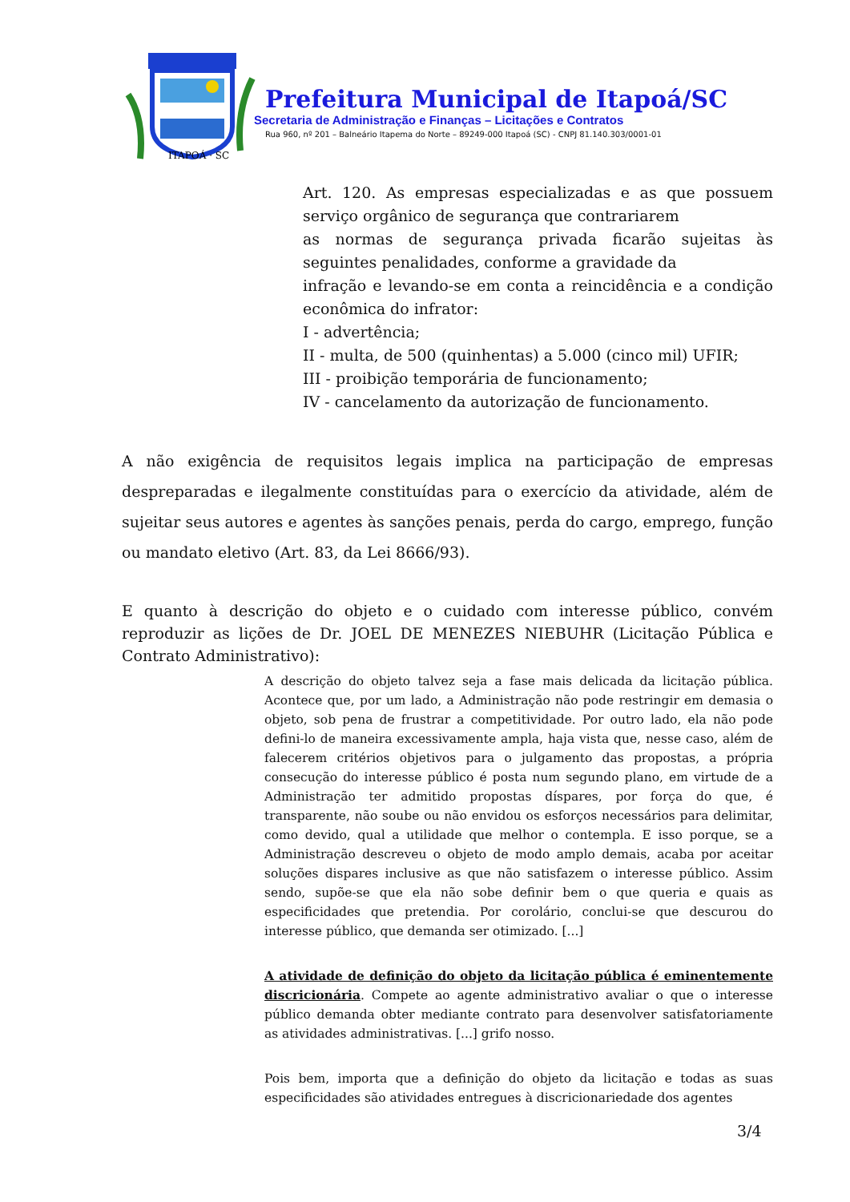ITAPOÁ · SC
Prefeitura Municipal de Itapoá/SC
Secretaria de Administração e Finanças – Licitações e Contratos
Rua 960, nº 201 – Balneário Itapema do Norte – 89249-000 Itapoá (SC) - CNPJ 81.140.303/0001-01
Art. 120. As empresas especializadas e as que possuem serviço orgânico de segurança que contrariarem
as normas de segurança privada ficarão sujeitas às seguintes penalidades, conforme a gravidade da
infração e levando-se em conta a reincidência e a condição econômica do infrator:
I - advertência;
II - multa, de 500 (quinhentas) a 5.000 (cinco mil) UFIR;
III - proibição temporária de funcionamento;
IV - cancelamento da autorização de funcionamento.
A não exigência de requisitos legais implica na participação de empresas despreparadas e ilegalmente constituídas para o exercício da atividade, além de sujeitar seus autores e agentes às sanções penais, perda do cargo, emprego, função ou mandato eletivo (Art. 83, da Lei 8666/93).
E quanto à descrição do objeto e o cuidado com interesse público, convém reproduzir as lições de Dr. JOEL DE MENEZES NIEBUHR (Licitação Pública e Contrato Administrativo):
A descrição do objeto talvez seja a fase mais delicada da licitação pública. Acontece que, por um lado, a Administração não pode restringir em demasia o objeto, sob pena de frustrar a competitividade. Por outro lado, ela não pode defini-lo de maneira excessivamente ampla, haja vista que, nesse caso, além de falecerem critérios objetivos para o julgamento das propostas, a própria consecução do interesse público é posta num segundo plano, em virtude de a Administração ter admitido propostas díspares, por força do que, é transparente, não soube ou não envidou os esforços necessários para delimitar, como devido, qual a utilidade que melhor o contempla. E isso porque, se a Administração descreveu o objeto de modo amplo demais, acaba por aceitar soluções dispares inclusive as que não satisfazem o interesse público. Assim sendo, supõe-se que ela não sobe definir bem o que queria e quais as especificidades que pretendia. Por corolário, conclui-se que descurou do interesse público, que demanda ser otimizado. [...]
A atividade de definição do objeto da licitação pública é eminentemente discricionária. Compete ao agente administrativo avaliar o que o interesse público demanda obter mediante contrato para desenvolver satisfatoriamente as atividades administrativas. [...] grifo nosso.
Pois bem, importa que a definição do objeto da licitação e todas as suas especificidades são atividades entregues à discricionariedade dos agentes
3/4